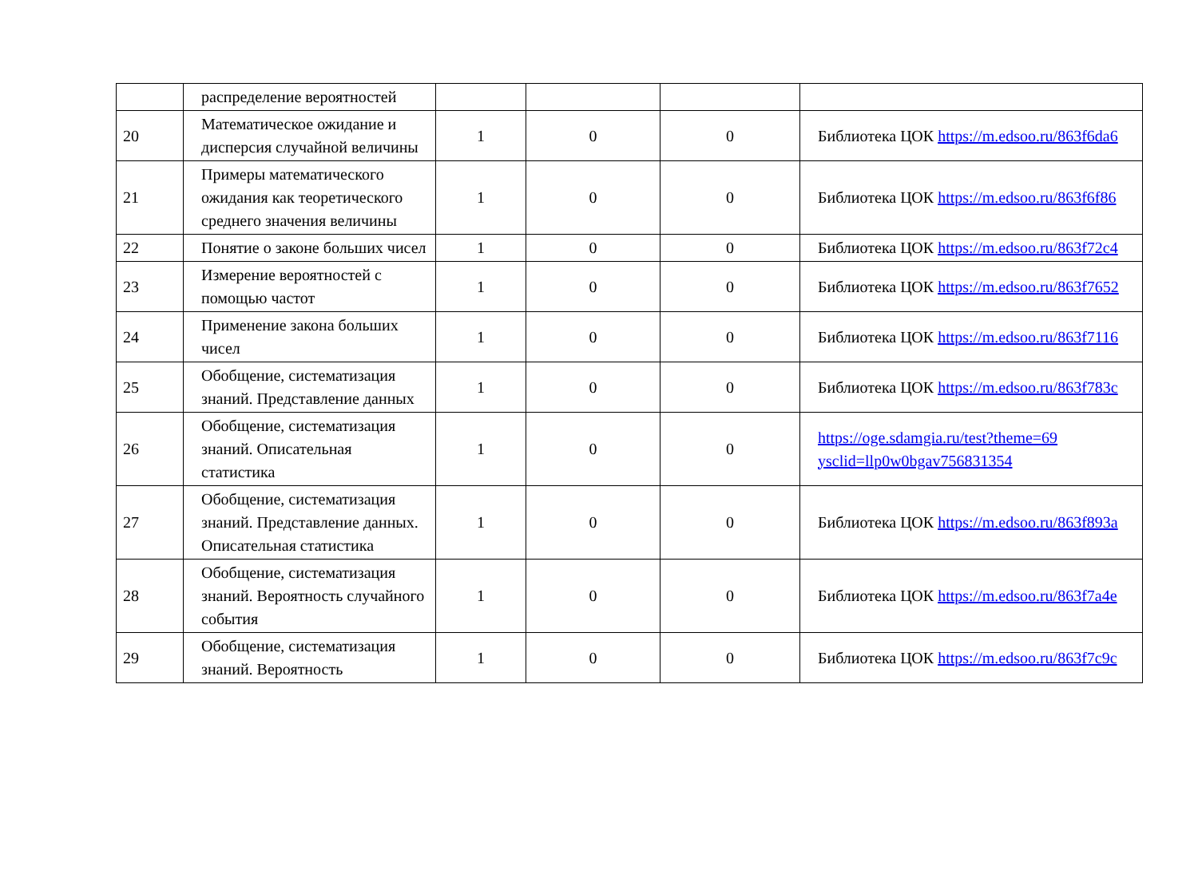| | распределение вероятностей | | | | |
| 20 | Математическое ожидание и дисперсия случайной величины | 1 | 0 | 0 | Библиотека ЦОК https://m.edsoo.ru/863f6da6 |
| 21 | Примеры математического ожидания как теоретического среднего значения величины | 1 | 0 | 0 | Библиотека ЦОК https://m.edsoo.ru/863f6f86 |
| 22 | Понятие о законе больших чисел | 1 | 0 | 0 | Библиотека ЦОК https://m.edsoo.ru/863f72c4 |
| 23 | Измерение вероятностей с помощью частот | 1 | 0 | 0 | Библиотека ЦОК https://m.edsoo.ru/863f7652 |
| 24 | Применение закона больших чисел | 1 | 0 | 0 | Библиотека ЦОК https://m.edsoo.ru/863f7116 |
| 25 | Обобщение, систематизация знаний. Представление данных | 1 | 0 | 0 | Библиотека ЦОК https://m.edsoo.ru/863f783c |
| 26 | Обобщение, систематизация знаний. Описательная статистика | 1 | 0 | 0 | https://oge.sdamgia.ru/test?theme=69 ysclid=llp0w0bgav756831354 |
| 27 | Обобщение, систематизация знаний. Представление данных. Описательная статистика | 1 | 0 | 0 | Библиотека ЦОК https://m.edsoo.ru/863f893a |
| 28 | Обобщение, систематизация знаний. Вероятность случайного события | 1 | 0 | 0 | Библиотека ЦОК https://m.edsoo.ru/863f7a4e |
| 29 | Обобщение, систематизация знаний. Вероятность | 1 | 0 | 0 | Библиотека ЦОК https://m.edsoo.ru/863f7c9c |